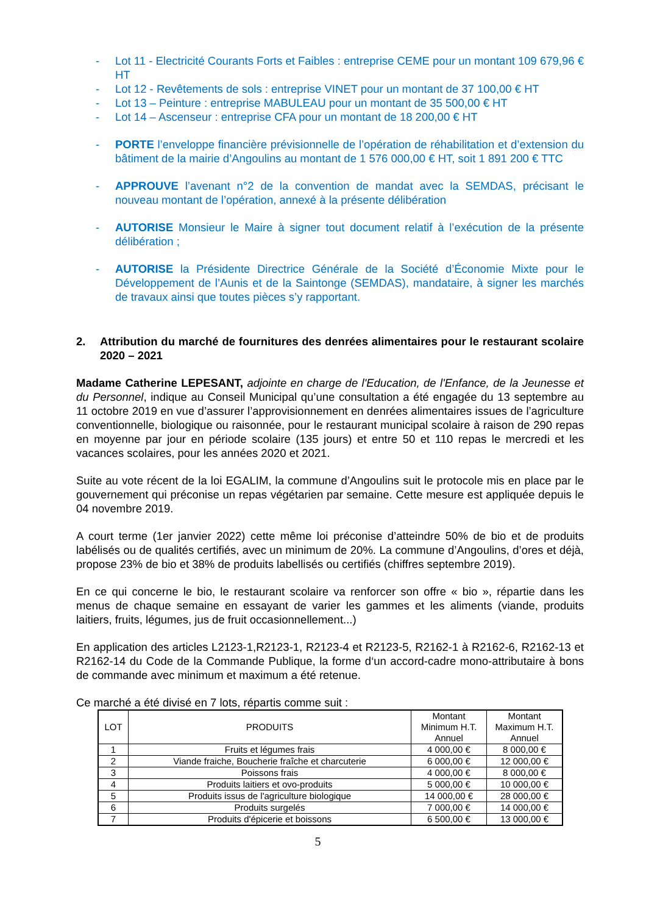- Lot 11 - Electricité Courants Forts et Faibles : entreprise CEME pour un montant 109 679,96 € HT
- Lot 12 - Revêtements de sols : entreprise VINET pour un montant de 37 100,00 € HT
- Lot 13 – Peinture : entreprise MABULEAU pour un montant de 35 500,00 € HT
- Lot 14 – Ascenseur : entreprise CFA pour un montant de 18 200,00 € HT
- PORTE l’enveloppe financière prévisionnelle de l’opération de réhabilitation et d’extension du bâtiment de la mairie d’Angoulins au montant de 1 576 000,00 € HT, soit 1 891 200 € TTC
- APPROUVE l’avenant n°2 de la convention de mandat avec la SEMDAS, précisant le nouveau montant de l’opération, annexé à la présente délibération
- AUTORISE Monsieur le Maire à signer tout document relatif à l’exécution de la présente délibération ;
- AUTORISE la Présidente Directrice Générale de la Société d’Économie Mixte pour le Développement de l’Aunis et de la Saintonge (SEMDAS), mandataire, à signer les marchés de travaux ainsi que toutes pièces s’y rapportant.
2. Attribution du marché de fournitures des denrées alimentaires pour le restaurant scolaire 2020 – 2021
Madame Catherine LEPESANT, adjointe en charge de l'Education, de l'Enfance, de la Jeunesse et du Personnel, indique au Conseil Municipal qu’une consultation a été engagée du 13 septembre au 11 octobre 2019 en vue d’assurer l’approvisionnement en denrées alimentaires issues de l’agriculture conventionnelle, biologique ou raisonnée, pour le restaurant municipal scolaire à raison de 290 repas en moyenne par jour en période scolaire (135 jours) et entre 50 et 110 repas le mercredi et les vacances scolaires, pour les années 2020 et 2021.
Suite au vote récent de la loi EGALIM, la commune d’Angoulins suit le protocole mis en place par le gouvernement qui préconise un repas végétarien par semaine. Cette mesure est appliquée depuis le 04 novembre 2019.
A court terme (1er janvier 2022) cette même loi préconise d’atteindre 50% de bio et de produits labélisés ou de qualités certifiés, avec un minimum de 20%. La commune d’Angoulins, d’ores et déjà, propose 23% de bio et 38% de produits labellisés ou certifiés (chiffres septembre 2019).
En ce qui concerne le bio, le restaurant scolaire va renforcer son offre « bio », répartie dans les menus de chaque semaine en essayant de varier les gammes et les aliments (viande, produits laitiers, fruits, légumes, jus de fruit occasionnellement...)
En application des articles L2123-1,R2123-1, R2123-4 et R2123-5, R2162-1 à R2162-6, R2162-13 et R2162-14 du Code de la Commande Publique, la forme d‘un accord-cadre mono-attributaire à bons de commande avec minimum et maximum a été retenue.
Ce marché a été divisé en 7 lots, répartis comme suit :
| LOT | PRODUITS | Montant Minimum H.T. Annuel | Montant Maximum H.T. Annuel |
| --- | --- | --- | --- |
| 1 | Fruits et légumes frais | 4 000,00 € | 8 000,00 € |
| 2 | Viande fraiche, Boucherie fraîche et charcuterie | 6 000,00 € | 12 000,00 € |
| 3 | Poissons frais | 4 000,00 € | 8 000,00 € |
| 4 | Produits laitiers et ovo-produits | 5 000,00 € | 10 000,00 € |
| 5 | Produits issus de l'agriculture biologique | 14 000,00 € | 28 000,00 € |
| 6 | Produits surgelés | 7 000,00 € | 14 000,00 € |
| 7 | Produits d'épicerie et boissons | 6 500,00 € | 13 000,00 € |
5